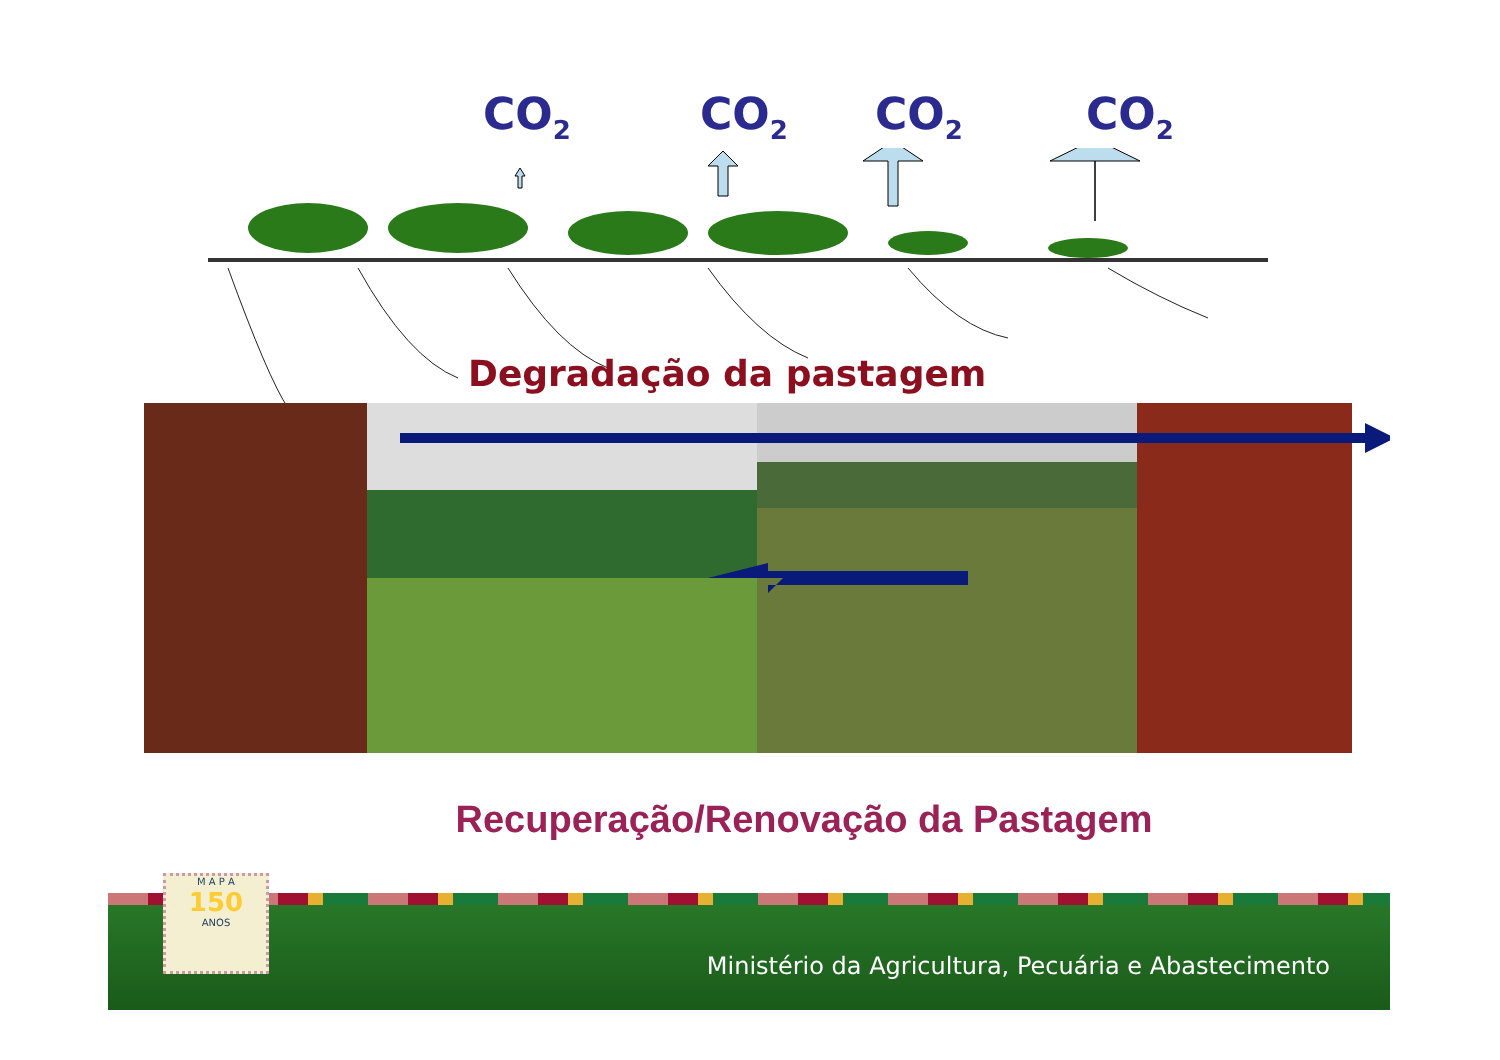CO<sub>2</sub> CO<sub>2</sub> CO<sub>2</sub> CO<sub>2</sub>
Degradação da pastagem
Recuperação/Renovação da Pastagem
Ministério da Agricultura, Pecuária e Abastecimento
M A P A
150
ANOS